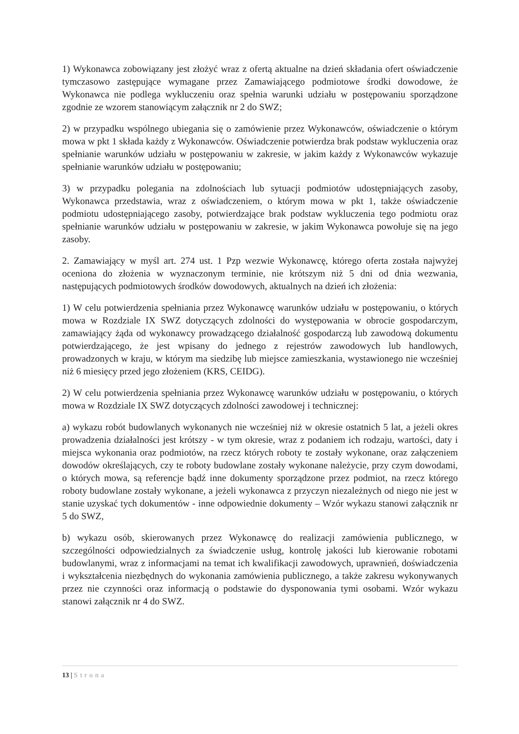1) Wykonawca zobowiązany jest złożyć wraz z ofertą aktualne na dzień składania ofert oświadczenie tymczasowo zastępujące wymagane przez Zamawiającego podmiotowe środki dowodowe, że Wykonawca nie podlega wykluczeniu oraz spełnia warunki udziału w postępowaniu sporządzone zgodnie ze wzorem stanowiącym załącznik nr 2 do SWZ;
2) w przypadku wspólnego ubiegania się o zamówienie przez Wykonawców, oświadczenie o którym mowa w pkt 1 składa każdy z Wykonawców. Oświadczenie potwierdza brak podstaw wykluczenia oraz spełnianie warunków udziału w postępowaniu w zakresie, w jakim każdy z Wykonawców wykazuje spełnianie warunków udziału w postępowaniu;
3) w przypadku polegania na zdolnościach lub sytuacji podmiotów udostępniających zasoby, Wykonawca przedstawia, wraz z oświadczeniem, o którym mowa w pkt 1, także oświadczenie podmiotu udostępniającego zasoby, potwierdzające brak podstaw wykluczenia tego podmiotu oraz spełnianie warunków udziału w postępowaniu w zakresie, w jakim Wykonawca powołuje się na jego zasoby.
2. Zamawiający w myśl art. 274 ust. 1 Pzp wezwie Wykonawcę, którego oferta została najwyżej oceniona do złożenia w wyznaczonym terminie, nie krótszym niż 5 dni od dnia wezwania, następujących podmiotowych środków dowodowych, aktualnych na dzień ich złożenia:
1) W celu potwierdzenia spełniania przez Wykonawcę warunków udziału w postępowaniu, o których mowa w Rozdziale IX SWZ dotyczących zdolności do występowania w obrocie gospodarczym, zamawiający żąda od wykonawcy prowadzącego działalność gospodarczą lub zawodową dokumentu potwierdzającego, że jest wpisany do jednego z rejestrów zawodowych lub handlowych, prowadzonych w kraju, w którym ma siedzibę lub miejsce zamieszkania, wystawionego nie wcześniej niż 6 miesięcy przed jego złożeniem (KRS, CEIDG).
2) W celu potwierdzenia spełniania przez Wykonawcę warunków udziału w postępowaniu, o których mowa w Rozdziale IX SWZ dotyczących zdolności zawodowej i technicznej:
a) wykazu robót budowlanych wykonanych nie wcześniej niż w okresie ostatnich 5 lat, a jeżeli okres prowadzenia działalności jest krótszy - w tym okresie, wraz z podaniem ich rodzaju, wartości, daty i miejsca wykonania oraz podmiotów, na rzecz których roboty te zostały wykonane, oraz załączeniem dowodów określających, czy te roboty budowlane zostały wykonane należycie, przy czym dowodami, o których mowa, są referencje bądź inne dokumenty sporządzone przez podmiot, na rzecz którego roboty budowlane zostały wykonane, a jeżeli wykonawca z przyczyn niezależnych od niego nie jest w stanie uzyskać tych dokumentów - inne odpowiednie dokumenty – Wzór wykazu stanowi załącznik nr 5 do SWZ,
b) wykazu osób, skierowanych przez Wykonawcę do realizacji zamówienia publicznego, w szczególności odpowiedzialnych za świadczenie usług, kontrolę jakości lub kierowanie robotami budowlanymi, wraz z informacjami na temat ich kwalifikacji zawodowych, uprawnień, doświadczenia i wykształcenia niezbędnych do wykonania zamówienia publicznego, a także zakresu wykonywanych przez nie czynności oraz informacją o podstawie do dysponowania tymi osobami. Wzór wykazu stanowi załącznik nr 4 do SWZ.
13 | Strona